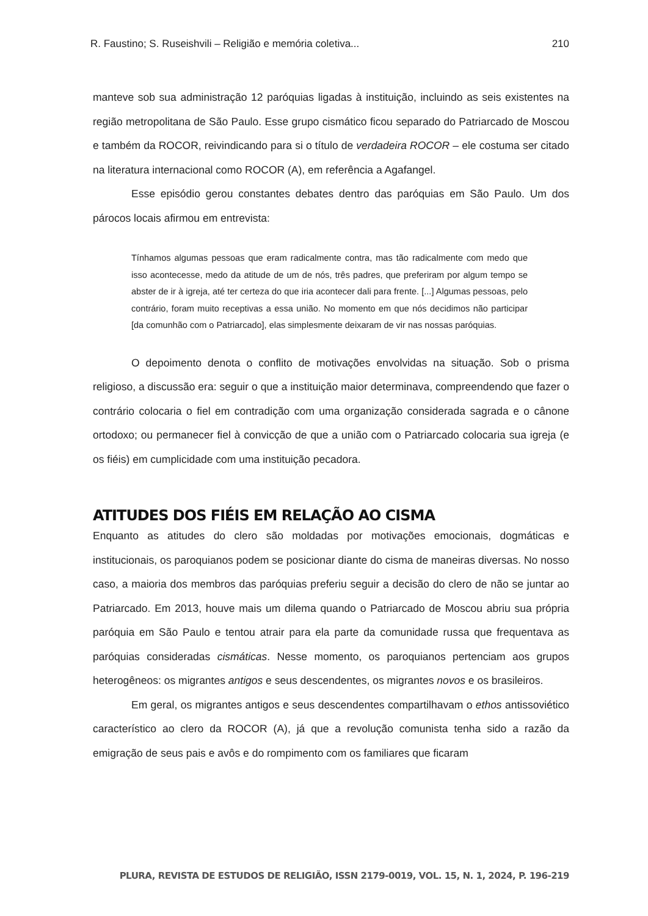R. Faustino; S. Ruseishvili – Religião e memória coletiva... 210
manteve sob sua administração 12 paróquias ligadas à instituição, incluindo as seis existentes na região metropolitana de São Paulo. Esse grupo cismático ficou separado do Patriarcado de Moscou e também da ROCOR, reivindicando para si o título de verdadeira ROCOR – ele costuma ser citado na literatura internacional como ROCOR (A), em referência a Agafangel.
Esse episódio gerou constantes debates dentro das paróquias em São Paulo. Um dos párocos locais afirmou em entrevista:
Tínhamos algumas pessoas que eram radicalmente contra, mas tão radicalmente com medo que isso acontecesse, medo da atitude de um de nós, três padres, que preferiram por algum tempo se abster de ir à igreja, até ter certeza do que iria acontecer dali para frente. [...] Algumas pessoas, pelo contrário, foram muito receptivas a essa união. No momento em que nós decidimos não participar [da comunhão com o Patriarcado], elas simplesmente deixaram de vir nas nossas paróquias.
O depoimento denota o conflito de motivações envolvidas na situação. Sob o prisma religioso, a discussão era: seguir o que a instituição maior determinava, compreendendo que fazer o contrário colocaria o fiel em contradição com uma organização considerada sagrada e o cânone ortodoxo; ou permanecer fiel à convicção de que a união com o Patriarcado colocaria sua igreja (e os fiéis) em cumplicidade com uma instituição pecadora.
ATITUDES DOS FIÉIS EM RELAÇÃO AO CISMA
Enquanto as atitudes do clero são moldadas por motivações emocionais, dogmáticas e institucionais, os paroquianos podem se posicionar diante do cisma de maneiras diversas. No nosso caso, a maioria dos membros das paróquias preferiu seguir a decisão do clero de não se juntar ao Patriarcado. Em 2013, houve mais um dilema quando o Patriarcado de Moscou abriu sua própria paróquia em São Paulo e tentou atrair para ela parte da comunidade russa que frequentava as paróquias consideradas cismáticas. Nesse momento, os paroquianos pertenciam aos grupos heterogêneos: os migrantes antigos e seus descendentes, os migrantes novos e os brasileiros.
Em geral, os migrantes antigos e seus descendentes compartilhavam o ethos antissoviético característico ao clero da ROCOR (A), já que a revolução comunista tenha sido a razão da emigração de seus pais e avôs e do rompimento com os familiares que ficaram
PLURA, REVISTA DE ESTUDOS DE RELIGIÃO, ISSN 2179-0019, VOL. 15, N. 1, 2024, P. 196-219